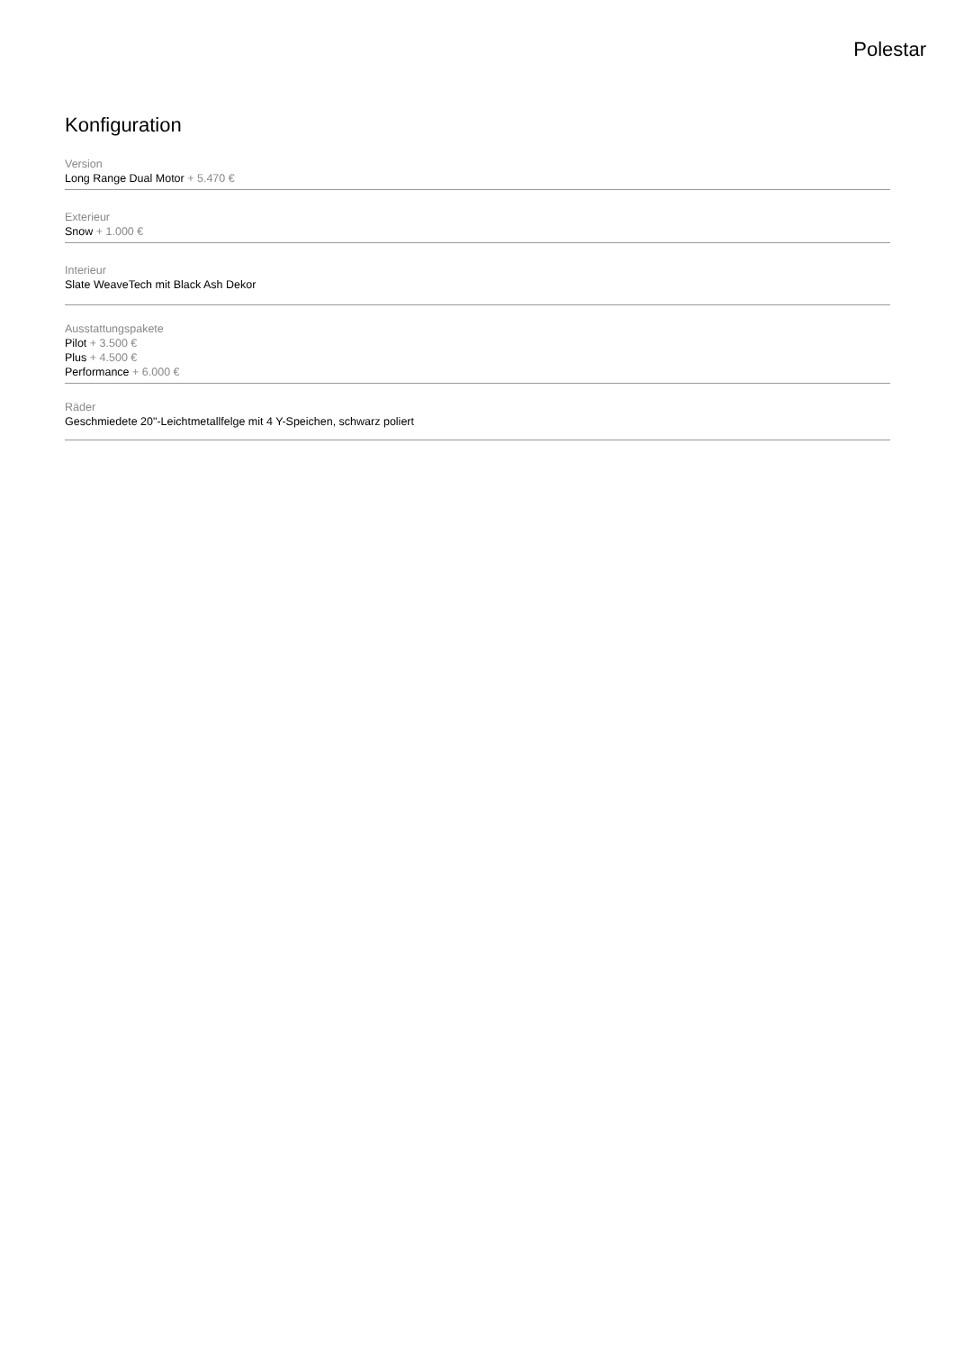Polestar
Konfiguration
Version
Long Range Dual Motor + 5.470 €
Exterieur
Snow + 1.000 €
Interieur
Slate WeaveTech mit Black Ash Dekor
Ausstattungspakete
Pilot + 3.500 €
Plus + 4.500 €
Performance + 6.000 €
Räder
Geschmiedete 20"-Leichtmetallfelge mit 4 Y-Speichen, schwarz poliert